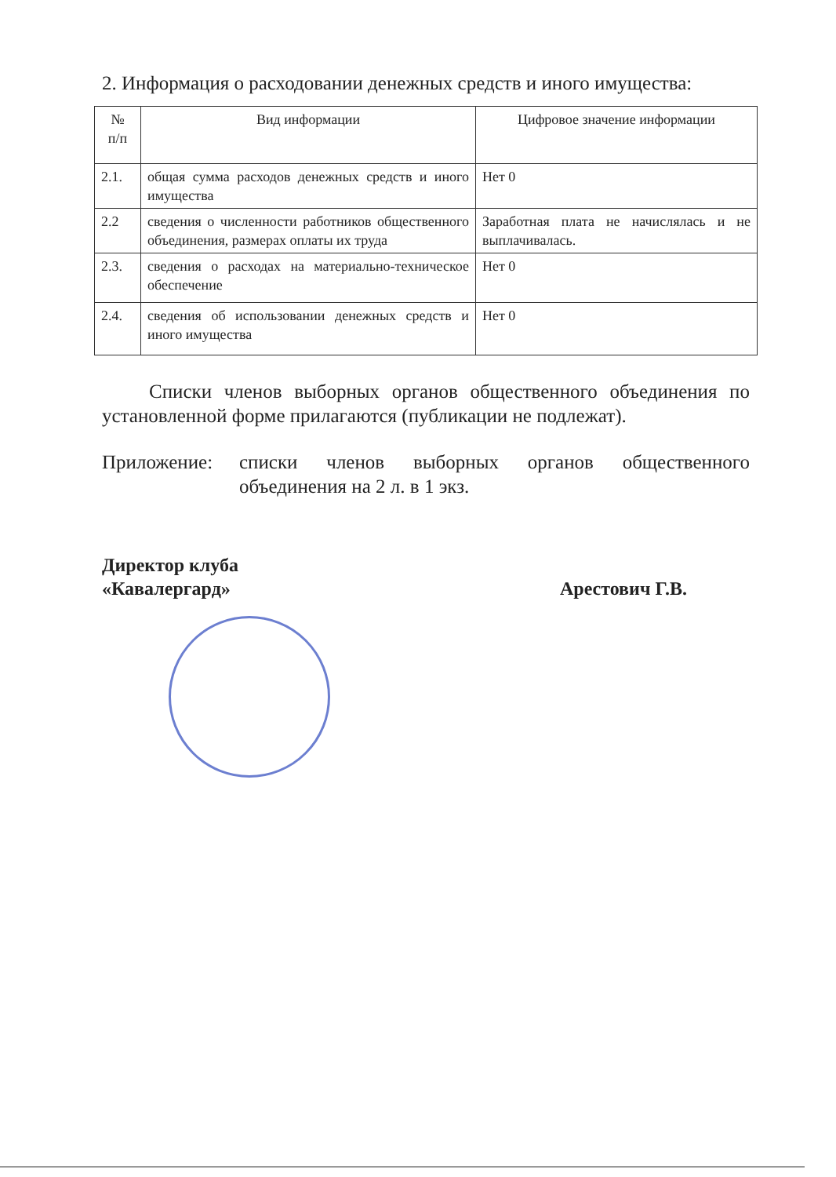2. Информация о расходовании денежных средств и иного имущества:
| № п/п | Вид информации | Цифровое значение информации |
| --- | --- | --- |
| 2.1. | общая сумма расходов денежных средств и иного имущества | Нет 0 |
| 2.2 | сведения о численности работников общественного объединения, размерах оплаты их труда | Заработная плата не начислялась и не выплачивалась. |
| 2.3. | сведения о расходах на материально-техническое обеспечение | Нет 0 |
| 2.4. | сведения об использовании денежных средств и иного имущества | Нет 0 |
Списки членов выборных органов общественного объединения по установленной форме прилагаются (публикации не подлежат).
Приложение: списки членов выборных органов общественного объединения на 2 л. в 1 экз.
Директор клуба
«Кавалергард»
Арестович Г.В.